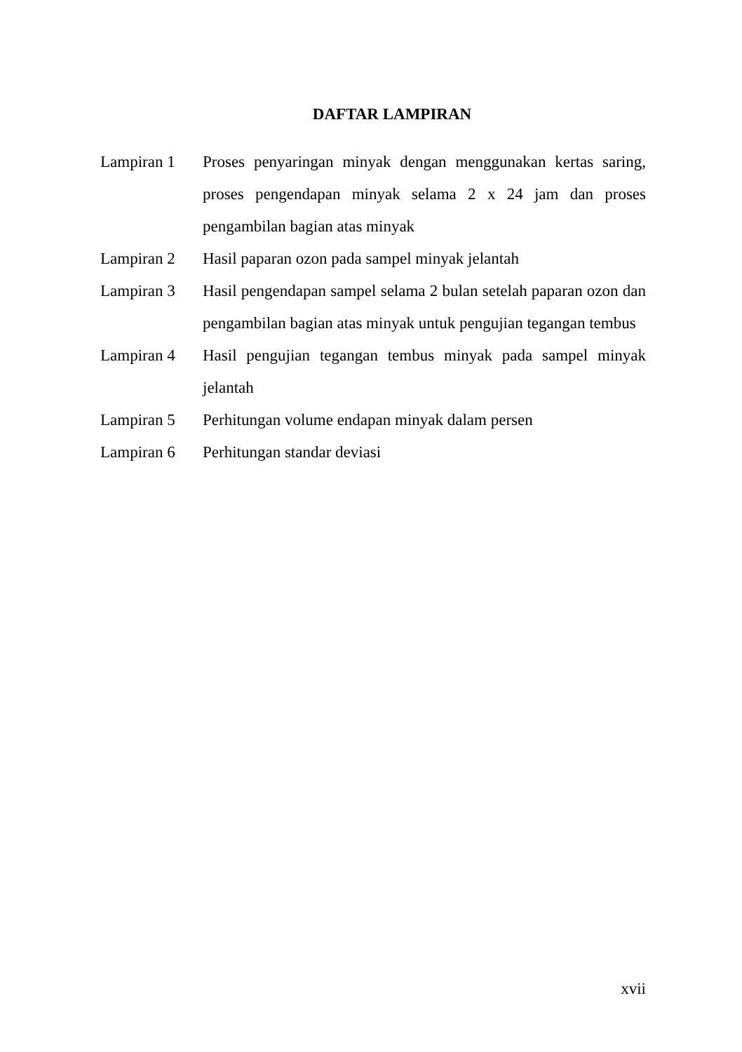DAFTAR LAMPIRAN
Lampiran 1 Proses penyaringan minyak dengan menggunakan kertas saring, proses pengendapan minyak selama 2 x 24 jam dan proses pengambilan bagian atas minyak
Lampiran 2 Hasil paparan ozon pada sampel minyak jelantah
Lampiran 3 Hasil pengendapan sampel selama 2 bulan setelah paparan ozon dan pengambilan bagian atas minyak untuk pengujian tegangan tembus
Lampiran 4 Hasil pengujian tegangan tembus minyak pada sampel minyak jelantah
Lampiran 5 Perhitungan volume endapan minyak dalam persen
Lampiran 6 Perhitungan standar deviasi
xvii